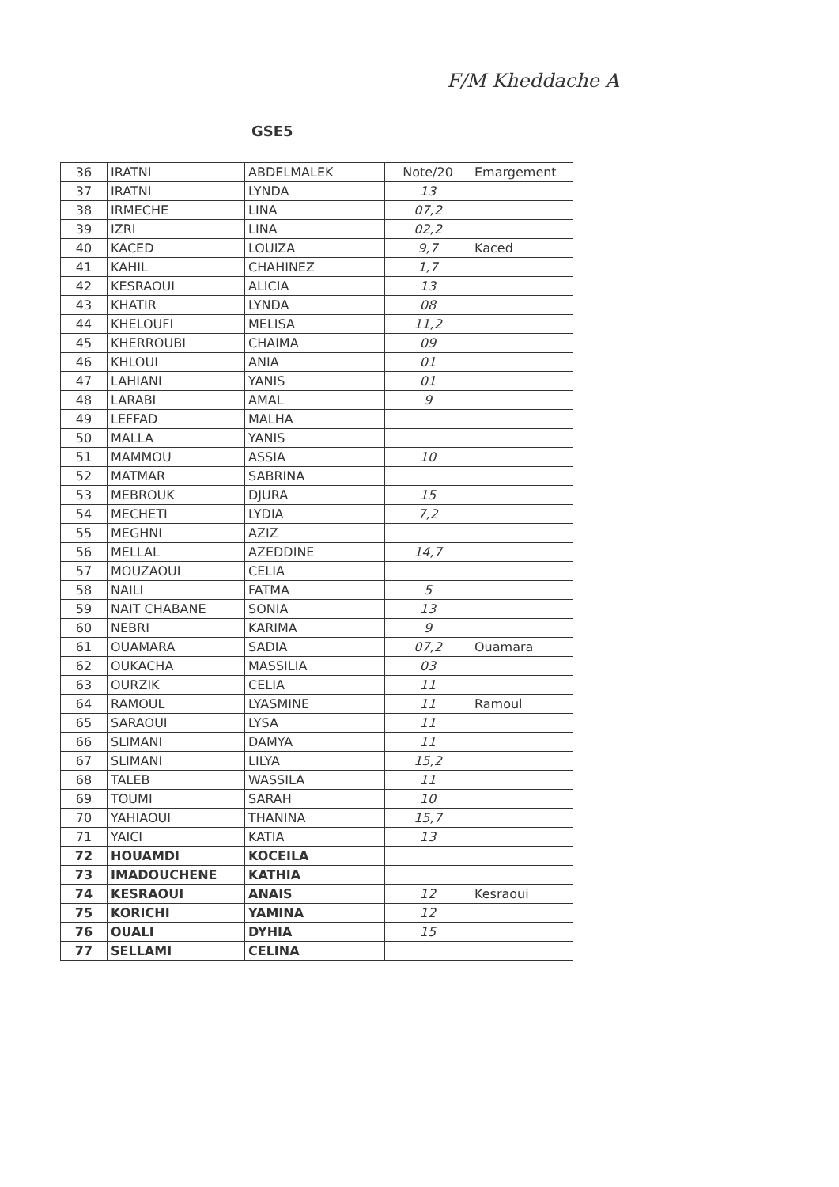F/M Kheddache A
GSE5
| 36 | IRATNI | ABDELMALEK | Note/20 | Emargement |
| 37 | IRATNI | LYNDA | 13 | |
| 38 | IRMECHE | LINA | 07,2 | |
| 39 | IZRI | LINA | 02,2 | |
| 40 | KACED | LOUIZA | 9,7 | Kaced |
| 41 | KAHIL | CHAHINEZ | 1,7 | |
| 42 | KESRAOUI | ALICIA | 13 | |
| 43 | KHATIR | LYNDA | 08 | |
| 44 | KHELOUFI | MELISA | 11,2 | |
| 45 | KHERROUBI | CHAIMA | 09 | |
| 46 | KHLOUI | ANIA | 01 | |
| 47 | LAHIANI | YANIS | 01 | |
| 48 | LARABI | AMAL | 9 | |
| 49 | LEFFAD | MALHA | | |
| 50 | MALLA | YANIS | | |
| 51 | MAMMOU | ASSIA | 10 | |
| 52 | MATMAR | SABRINA | | |
| 53 | MEBROUK | DJURA | 15 | |
| 54 | MECHETI | LYDIA | 7,2 | |
| 55 | MEGHNI | AZIZ | | |
| 56 | MELLAL | AZEDDINE | 14,7 | |
| 57 | MOUZAOUI | CELIA | | |
| 58 | NAILI | FATMA | 5 | |
| 59 | NAIT CHABANE | SONIA | 13 | |
| 60 | NEBRI | KARIMA | 9 | |
| 61 | OUAMARA | SADIA | 07,2 | Ouamara |
| 62 | OUKACHA | MASSILIA | 03 | |
| 63 | OURZIK | CELIA | 11 | |
| 64 | RAMOUL | LYASMINE | 11 | Ramoul |
| 65 | SARAOUI | LYSA | 11 | |
| 66 | SLIMANI | DAMYA | 11 | |
| 67 | SLIMANI | LILYA | 15,2 | |
| 68 | TALEB | WASSILA | 11 | |
| 69 | TOUMI | SARAH | 10 | |
| 70 | YAHIAOUI | THANINA | 15,7 | |
| 71 | YAICI | KATIA | 13 | |
| 72 | HOUAMDI | KOCEILA | | |
| 73 | IMADOUCHENE | KATHIA | | |
| 74 | KESRAOUI | ANAIS | 12 | Kesraoui |
| 75 | KORICHI | YAMINA | 12 | |
| 76 | OUALI | DYHIA | 15 | |
| 77 | SELLAMI | CELINA | | |